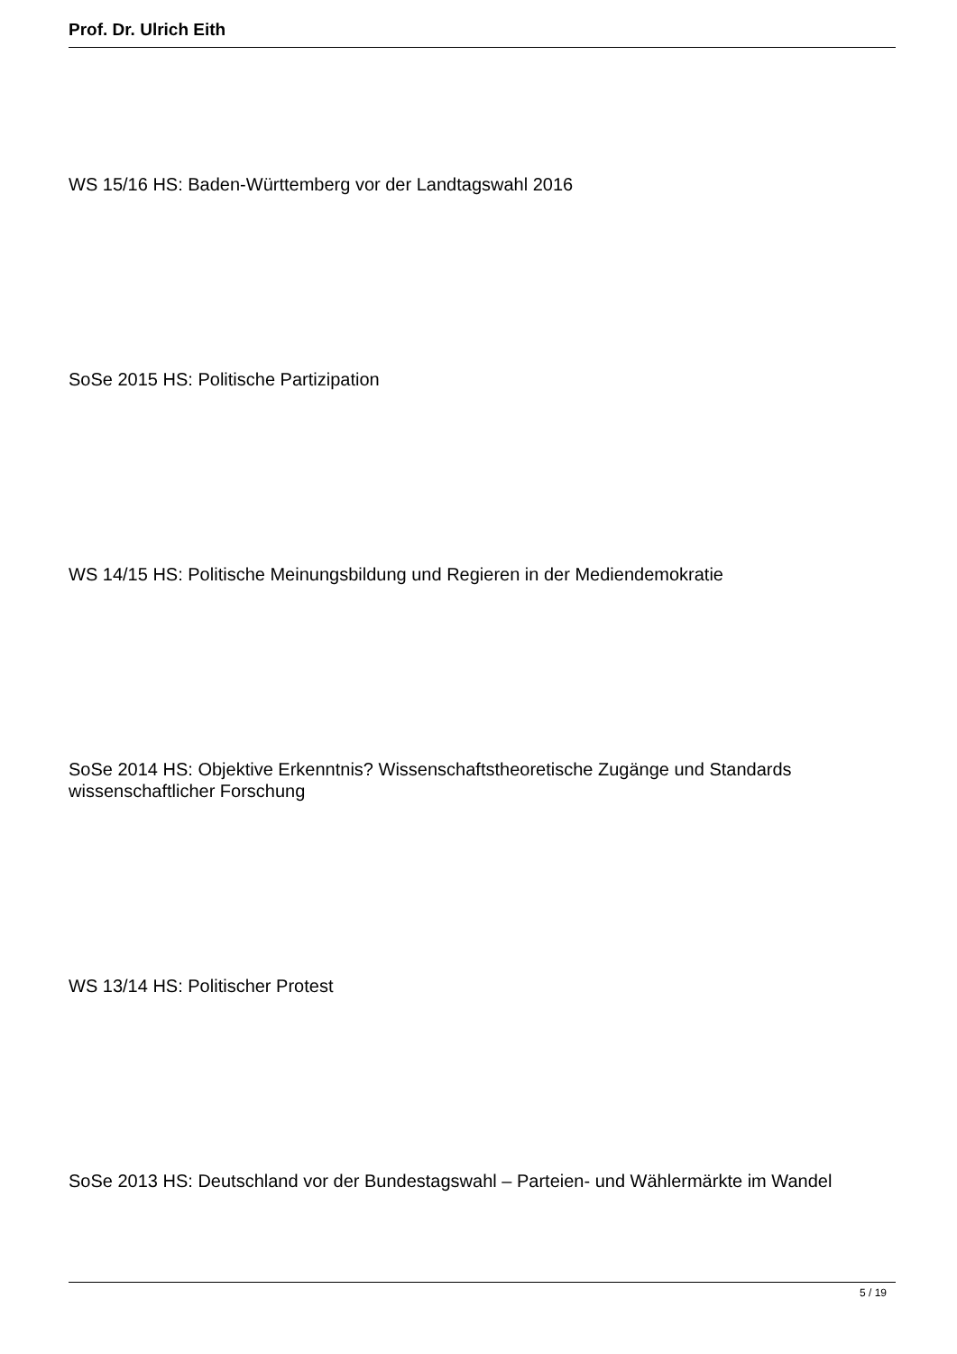Prof. Dr. Ulrich Eith
WS 15/16 HS: Baden-Württemberg vor der Landtagswahl 2016
SoSe 2015 HS: Politische Partizipation
WS 14/15 HS: Politische Meinungsbildung und Regieren in der Mediendemokratie
SoSe 2014 HS: Objektive Erkenntnis? Wissenschaftstheoretische Zugänge und Standards wissenschaftlicher Forschung
WS 13/14 HS: Politischer Protest
SoSe 2013 HS: Deutschland vor der Bundestagswahl – Parteien- und Wählermärkte im Wandel
5 / 19